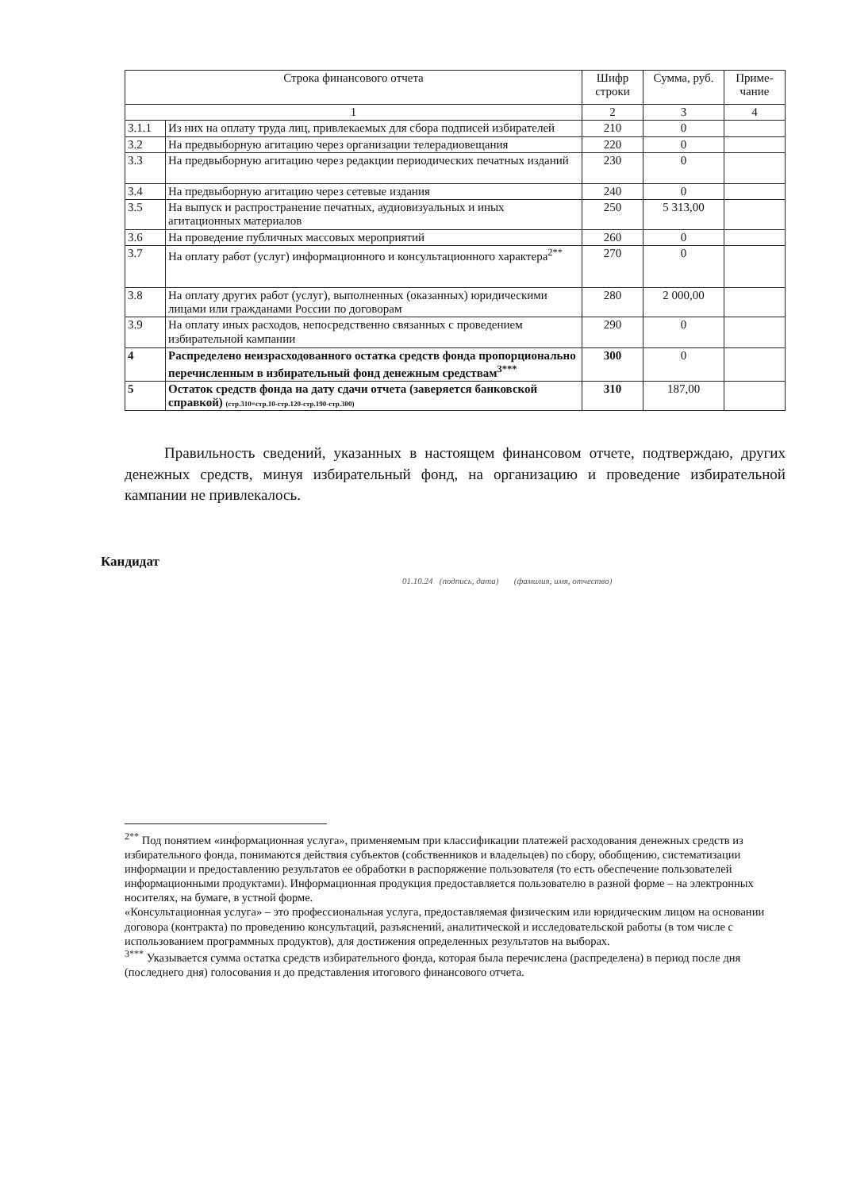| Строка финансового отчета | | Шифр строки | Сумма, руб. | Приме-чание |
| --- | --- | --- | --- | --- |
| 1 | | 2 | 3 | 4 |
| 3.1.1 | Из них на оплату труда лиц, привлекаемых для сбора подписей избирателей | 210 | 0 | |
| 3.2 | На предвыборную агитацию через организации телерадиовещания | 220 | 0 | |
| 3.3 | На предвыборную агитацию через редакции периодических печатных изданий | 230 | 0 | |
| 3.4 | На предвыборную агитацию через сетевые издания | 240 | 0 | |
| 3.5 | На выпуск и распространение печатных, аудиовизуальных и иных агитационных материалов | 250 | 5 313,00 | |
| 3.6 | На проведение публичных массовых мероприятий | 260 | 0 | |
| 3.7 | На оплату работ (услуг) информационного и консультационного характера<sup>2**</sup> | 270 | 0 | |
| 3.8 | На оплату других работ (услуг), выполненных (оказанных) юридическими лицами или гражданами России по договорам | 280 | 2 000,00 | |
| 3.9 | На оплату иных расходов, непосредственно связанных с проведением избирательной кампании | 290 | 0 | |
| 4 | Распределено неизрасходованного остатка средств фонда пропорционально перечисленным в избирательный фонд денежным средствам<sup>3***</sup> | 300 | 0 | |
| 5 | Остаток средств фонда на дату сдачи отчета (заверяется банковской справкой) (стр.310=стр.10-стр.120-стр.190-стр.300) | 310 | 187,00 | |
Правильность сведений, указанных в настоящем финансовом отчете, подтверждаю, других денежных средств, минуя избирательный фонд, на организацию и проведение избирательной кампании не привлекалось.
Кандидат
01.10.24 (подпись, дата) (фамилия, имя, отчество)
<sup>2**</sup> Под понятием «информационная услуга», применяемым при классификации платежей расходования денежных средств из избирательного фонда, понимаются действия субъектов (собственников и владельцев) по сбору, обобщению, систематизации информации и предоставлению результатов ее обработки в распоряжение пользователя (то есть обеспечение пользователей информационными продуктами). Информационная продукция предоставляется пользователю в разной форме – на электронных носителях, на бумаге, в устной форме.
«Консультационная услуга» – это профессиональная услуга, предоставляемая физическим или юридическим лицом на основании договора (контракта) по проведению консультаций, разъяснений, аналитической и исследовательской работы (в том числе с использованием программных продуктов), для достижения определенных результатов на выборах.
<sup>3***</sup> Указывается сумма остатка средств избирательного фонда, которая была перечислена (распределена) в период после дня (последнего дня) голосования и до представления итогового финансового отчета.